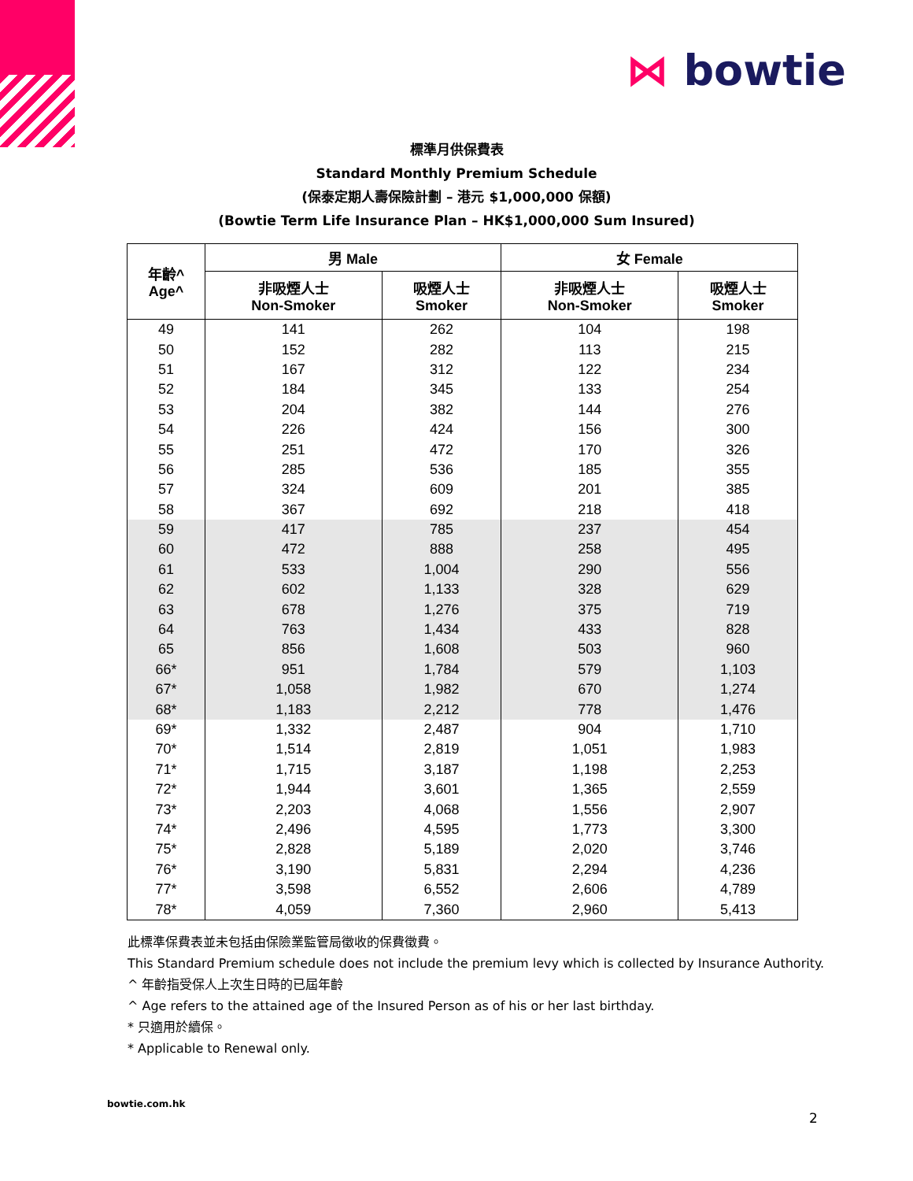⋈ bowtie
標準月供保費表
Standard Monthly Premium Schedule
(保泰定期人壽保險計劃 – 港元 $1,000,000 保額)
(Bowtie Term Life Insurance Plan – HK$1,000,000 Sum Insured)
| 年齡^ Age^ | 男 Male | | 女 Female | |
| --- | --- | --- | --- | --- |
| | 非吸煙人士 Non-Smoker | 吸煙人士 Smoker | 非吸煙人士 Non-Smoker | 吸煙人士 Smoker |
| 49 | 141 | 262 | 104 | 198 |
| 50 | 152 | 282 | 113 | 215 |
| 51 | 167 | 312 | 122 | 234 |
| 52 | 184 | 345 | 133 | 254 |
| 53 | 204 | 382 | 144 | 276 |
| 54 | 226 | 424 | 156 | 300 |
| 55 | 251 | 472 | 170 | 326 |
| 56 | 285 | 536 | 185 | 355 |
| 57 | 324 | 609 | 201 | 385 |
| 58 | 367 | 692 | 218 | 418 |
| 59 | 417 | 785 | 237 | 454 |
| 60 | 472 | 888 | 258 | 495 |
| 61 | 533 | 1,004 | 290 | 556 |
| 62 | 602 | 1,133 | 328 | 629 |
| 63 | 678 | 1,276 | 375 | 719 |
| 64 | 763 | 1,434 | 433 | 828 |
| 65 | 856 | 1,608 | 503 | 960 |
| 66* | 951 | 1,784 | 579 | 1,103 |
| 67* | 1,058 | 1,982 | 670 | 1,274 |
| 68* | 1,183 | 2,212 | 778 | 1,476 |
| 69* | 1,332 | 2,487 | 904 | 1,710 |
| 70* | 1,514 | 2,819 | 1,051 | 1,983 |
| 71* | 1,715 | 3,187 | 1,198 | 2,253 |
| 72* | 1,944 | 3,601 | 1,365 | 2,559 |
| 73* | 2,203 | 4,068 | 1,556 | 2,907 |
| 74* | 2,496 | 4,595 | 1,773 | 3,300 |
| 75* | 2,828 | 5,189 | 2,020 | 3,746 |
| 76* | 3,190 | 5,831 | 2,294 | 4,236 |
| 77* | 3,598 | 6,552 | 2,606 | 4,789 |
| 78* | 4,059 | 7,360 | 2,960 | 5,413 |
此標準保費表並未包括由保險業監管局徵收的保費徵費。
This Standard Premium schedule does not include the premium levy which is collected by Insurance Authority.
^ 年齡指受保人上次生日時的已屆年齡
^ Age refers to the attained age of the Insured Person as of his or her last birthday.
* 只適用於續保。
* Applicable to Renewal only.
bowtie.com.hk
2